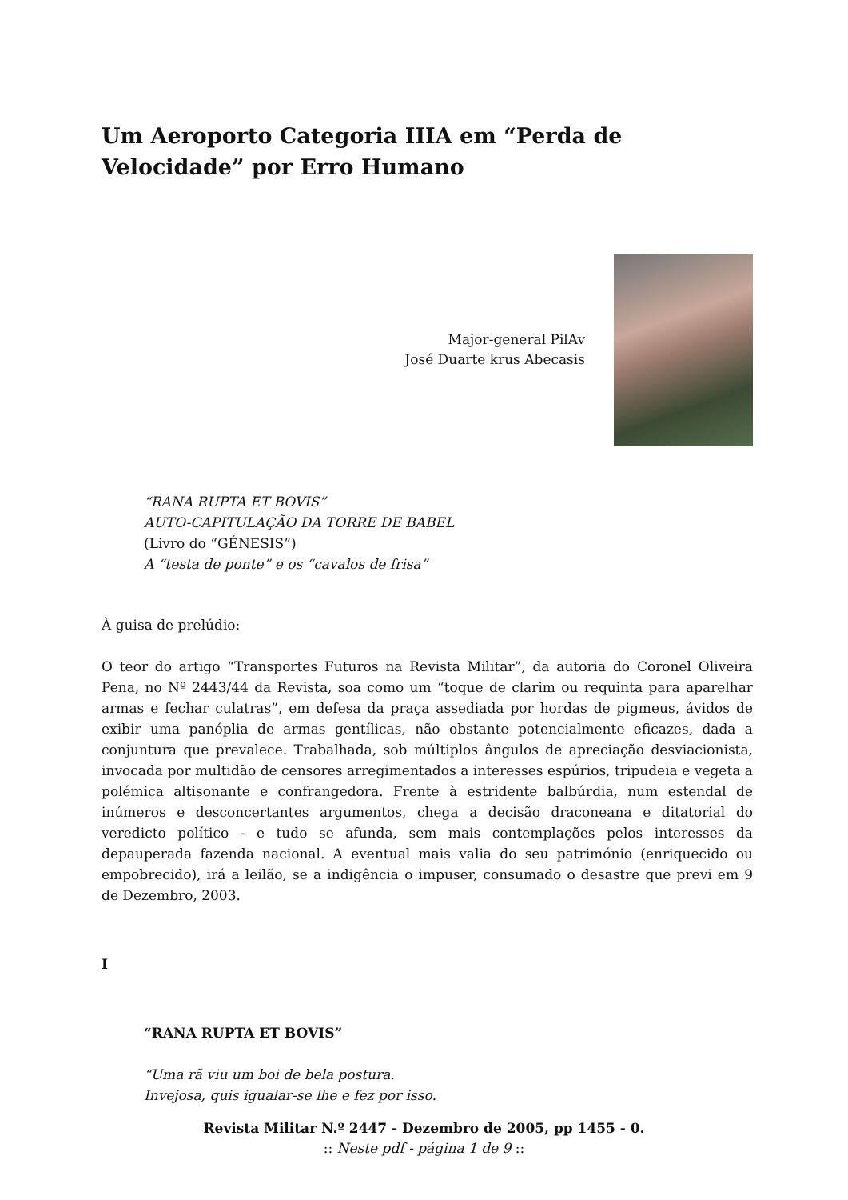Um Aeroporto Categoria IIIA em “Perda de Velocidade” por Erro Humano
Major-general PilAv
José Duarte krus Abecasis
“RANA RUPTA ET BOVIS”
AUTO-CAPITULAÇÃO DA TORRE DE BABEL
(Livro do “GÉNESIS”)
A “testa de ponte” e os “cavalos de frisa”
À guisa de prelúdio:
O teor do artigo “Transportes Futuros na Revista Militar”, da autoria do Coronel Oliveira Pena, no Nº 2443/44 da Revista, soa como um “toque de clarim ou requinta para aparelhar armas e fechar culatras”, em defesa da praça assediada por hordas de pigmeus, ávidos de exibir uma panóplia de armas gentílicas, não obstante potencialmente eficazes, dada a conjuntura que prevalece. Trabalhada, sob múltiplos ângulos de apreciação desviacionista, invocada por multidão de censores arregimentados a interesses espúrios, tripudeia e vegeta a polémica altisonante e confrangedora. Frente à estridente balbúrdia, num estendal de inúmeros e desconcertantes argumentos, chega a decisão draconeana e ditatorial do veredicto político - e tudo se afunda, sem mais contemplações pelos interesses da depauperada fazenda nacional. A eventual mais valia do seu património (enriquecido ou empobrecido), irá a leilão, se a indigência o impuser, consumado o desastre que previ em 9 de Dezembro, 2003.
I
“RANA RUPTA ET BOVIS”
“Uma rã viu um boi de bela postura.
Invejosa, quis igualar-se lhe e fez por isso.
Revista Militar N.º 2447 - Dezembro de 2005, pp 1455 - 0.
:: Neste pdf - página 1 de 9 ::